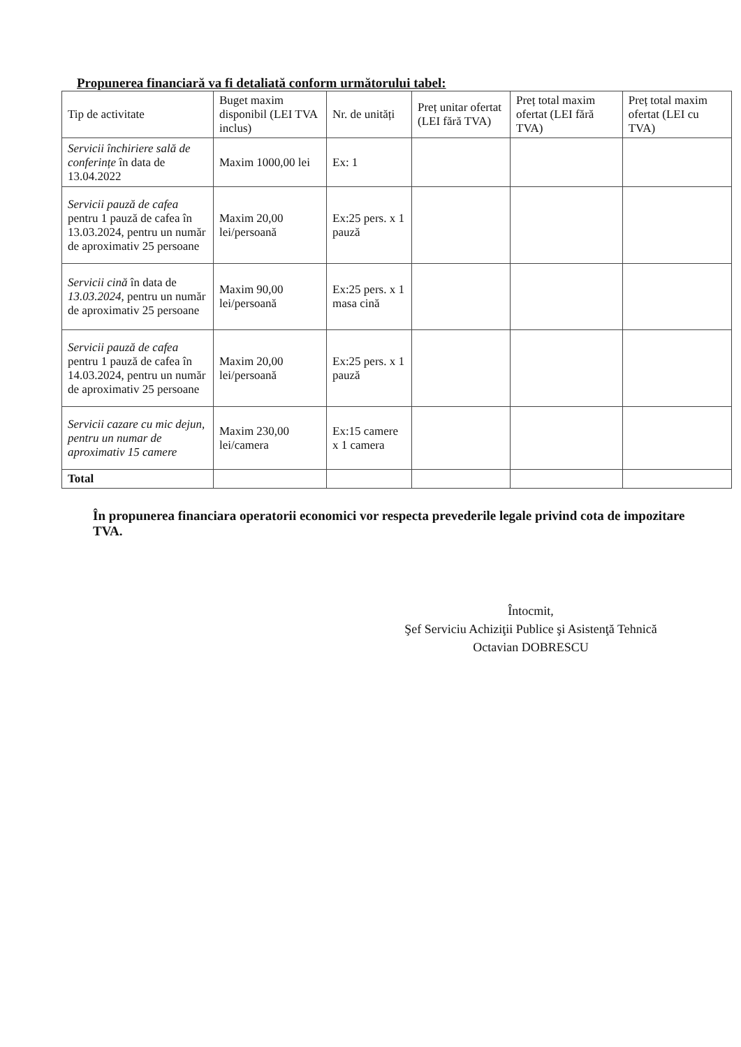Propunerea financiară va fi detaliată conform următorului tabel:
| Tip de activitate | Buget maxim disponibil (LEI TVA inclus) | Nr. de unități | Preț unitar ofertat (LEI fără TVA) | Preț total maxim ofertat (LEI fără TVA) | Preț total maxim ofertat (LEI cu TVA) |
| --- | --- | --- | --- | --- | --- |
| Servicii închiriere sală de conferințe în data de 13.04.2022 | Maxim 1000,00 lei | Ex: 1 | | | |
| Servicii pauză de cafea pentru 1 pauză de cafea în 13.03.2024, pentru un număr de aproximativ 25 persoane | Maxim 20,00 lei/persoană | Ex:25 pers. x 1 pauză | | | |
| Servicii cină în data de 13.03.2024, pentru un număr de aproximativ 25 persoane | Maxim 90,00 lei/persoană | Ex:25 pers. x 1 masa cină | | | |
| Servicii pauză de cafea pentru 1 pauză de cafea în 14.03.2024, pentru un număr de aproximativ 25 persoane | Maxim 20,00 lei/persoană | Ex:25 pers. x 1 pauză | | | |
| Servicii cazare cu mic dejun, pentru un numar de aproximativ 15 camere | Maxim 230,00 lei/camera | Ex:15 camere x 1 camera | | | |
| Total | | | | | |
În propunerea financiara operatorii economici vor respecta prevederile legale privind cota de impozitare TVA.
Întocmit,
Şef Serviciu Achiziţii Publice şi Asistenţă Tehnică
Octavian DOBRESCU